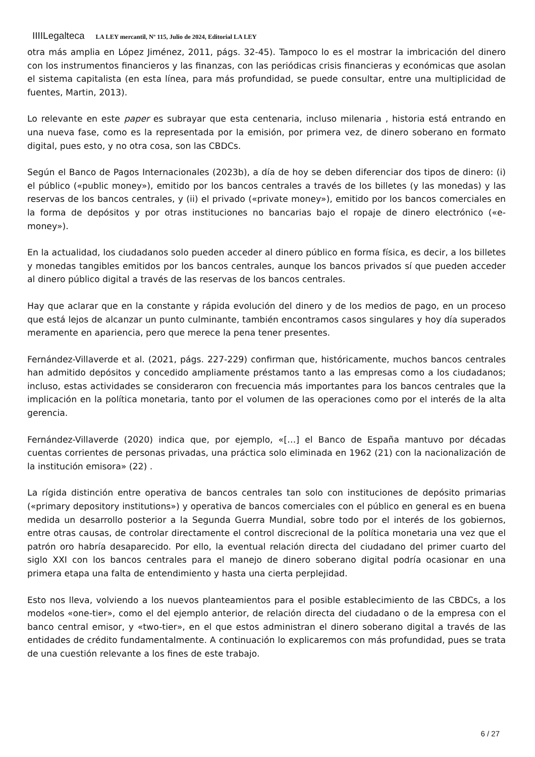IIIILegalteca LA LEY mercantil, Nº 115, Julio de 2024, Editorial LA LEY
otra más amplia en López Jiménez, 2011, págs. 32-45). Tampoco lo es el mostrar la imbricación del dinero con los instrumentos financieros y las finanzas, con las periódicas crisis financieras y económicas que asolan el sistema capitalista (en esta línea, para más profundidad, se puede consultar, entre una multiplicidad de fuentes, Martin, 2013).
Lo relevante en este paper es subrayar que esta centenaria, incluso milenaria , historia está entrando en una nueva fase, como es la representada por la emisión, por primera vez, de dinero soberano en formato digital, pues esto, y no otra cosa, son las CBDCs.
Según el Banco de Pagos Internacionales (2023b), a día de hoy se deben diferenciar dos tipos de dinero: (i) el público («public money»), emitido por los bancos centrales a través de los billetes (y las monedas) y las reservas de los bancos centrales, y (ii) el privado («private money»), emitido por los bancos comerciales en la forma de depósitos y por otras instituciones no bancarias bajo el ropaje de dinero electrónico («e-money»).
En la actualidad, los ciudadanos solo pueden acceder al dinero público en forma física, es decir, a los billetes y monedas tangibles emitidos por los bancos centrales, aunque los bancos privados sí que pueden acceder al dinero público digital a través de las reservas de los bancos centrales.
Hay que aclarar que en la constante y rápida evolución del dinero y de los medios de pago, en un proceso que está lejos de alcanzar un punto culminante, también encontramos casos singulares y hoy día superados meramente en apariencia, pero que merece la pena tener presentes.
Fernández-Villaverde et al. (2021, págs. 227-229) confirman que, históricamente, muchos bancos centrales han admitido depósitos y concedido ampliamente préstamos tanto a las empresas como a los ciudadanos; incluso, estas actividades se consideraron con frecuencia más importantes para los bancos centrales que la implicación en la política monetaria, tanto por el volumen de las operaciones como por el interés de la alta gerencia.
Fernández-Villaverde (2020) indica que, por ejemplo, «[…] el Banco de España mantuvo por décadas cuentas corrientes de personas privadas, una práctica solo eliminada en 1962 (21) con la nacionalización de la institución emisora» (22) .
La rígida distinción entre operativa de bancos centrales tan solo con instituciones de depósito primarias («primary depository institutions») y operativa de bancos comerciales con el público en general es en buena medida un desarrollo posterior a la Segunda Guerra Mundial, sobre todo por el interés de los gobiernos, entre otras causas, de controlar directamente el control discrecional de la política monetaria una vez que el patrón oro habría desaparecido. Por ello, la eventual relación directa del ciudadano del primer cuarto del siglo XXI con los bancos centrales para el manejo de dinero soberano digital podría ocasionar en una primera etapa una falta de entendimiento y hasta una cierta perplejidad.
Esto nos lleva, volviendo a los nuevos planteamientos para el posible establecimiento de las CBDCs, a los modelos «one-tier», como el del ejemplo anterior, de relación directa del ciudadano o de la empresa con el banco central emisor, y «two-tier», en el que estos administran el dinero soberano digital a través de las entidades de crédito fundamentalmente. A continuación lo explicaremos con más profundidad, pues se trata de una cuestión relevante a los fines de este trabajo.
6 / 27